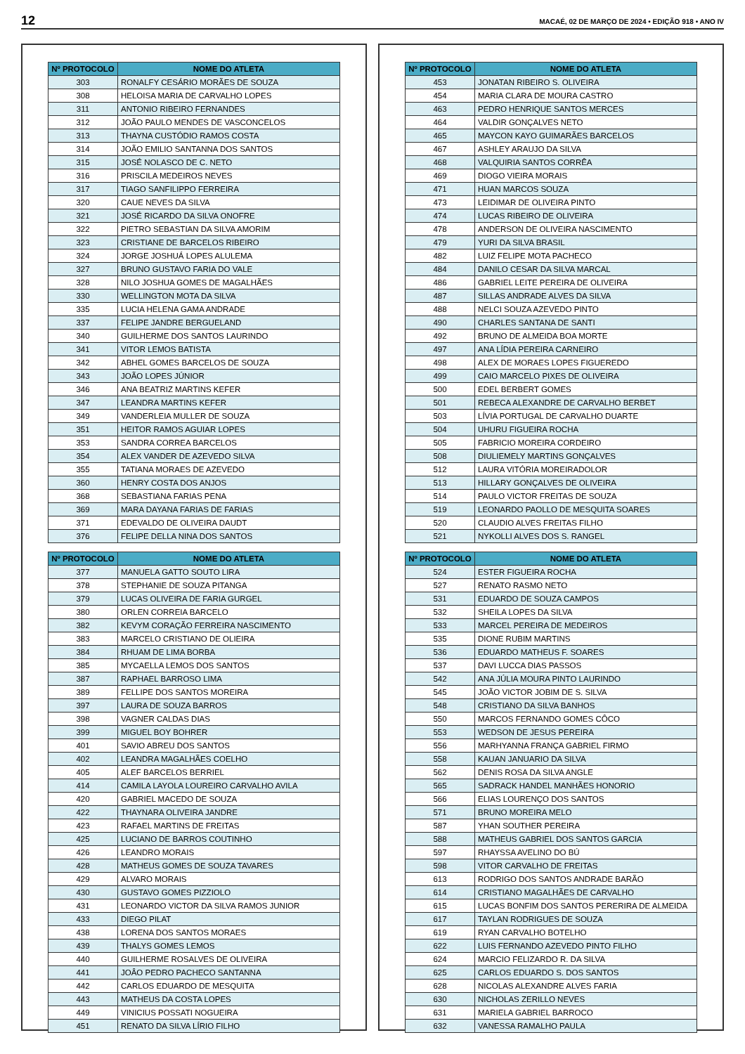12 MACAÉ, 02 DE MARÇO DE 2024 • EDIÇÃO 918 • ANO IV
| Nº PROTOCOLO | NOME DO ATLETA |
| --- | --- |
| 303 | RONALFY CESÁRIO MORÃES DE SOUZA |
| 308 | HELOISA MARIA DE CARVALHO LOPES |
| 311 | ANTONIO RIBEIRO FERNANDES |
| 312 | JOÃO PAULO MENDES DE VASCONCELOS |
| 313 | THAYNA CUSTÓDIO RAMOS COSTA |
| 314 | JOÃO EMILIO SANTANNA DOS SANTOS |
| 315 | JOSÉ NOLASCO DE C. NETO |
| 316 | PRISCILA MEDEIROS NEVES |
| 317 | TIAGO SANFILIPPO FERREIRA |
| 320 | CAUE NEVES DA SILVA |
| 321 | JOSÉ RICARDO DA SILVA ONOFRE |
| 322 | PIETRO SEBASTIAN DA SILVA AMORIM |
| 323 | CRISTIANE DE BARCELOS RIBEIRO |
| 324 | JORGE JOSHUÁ LOPES ALULEMA |
| 327 | BRUNO GUSTAVO FARIA DO VALE |
| 328 | NILO JOSHUA GOMES DE MAGALHÃES |
| 330 | WELLINGTON MOTA DA SILVA |
| 335 | LUCIA HELENA GAMA ANDRADE |
| 337 | FELIPE JANDRE BERGUELAND |
| 340 | GUILHERME DOS SANTOS LAURINDO |
| 341 | VITOR LEMOS BATISTA |
| 342 | ABHEL GOMES BARCELOS DE SOUZA |
| 343 | JOÃO LOPES JÚNIOR |
| 346 | ANA BEATRIZ MARTINS KEFER |
| 347 | LEANDRA MARTINS KEFER |
| 349 | VANDERLEIA MULLER DE SOUZA |
| 351 | HEITOR RAMOS AGUIAR LOPES |
| 353 | SANDRA CORREA BARCELOS |
| 354 | ALEX VANDER DE AZEVEDO SILVA |
| 355 | TATIANA MORAES DE AZEVEDO |
| 360 | HENRY COSTA DOS ANJOS |
| 368 | SEBASTIANA FARIAS PENA |
| 369 | MARA DAYANA FARIAS DE FARIAS |
| 371 | EDEVALDO DE OLIVEIRA DAUDT |
| 376 | FELIPE DELLA NINA DOS SANTOS |
| Nº PROTOCOLO | NOME DO ATLETA |
| --- | --- |
| 377 | MANUELA GATTO SOUTO LIRA |
| 378 | STEPHANIE DE SOUZA PITANGA |
| 379 | LUCAS OLIVEIRA DE FARIA GURGEL |
| 380 | ORLEN CORREIA BARCELO |
| 382 | KEVYM CORAÇÃO FERREIRA NASCIMENTO |
| 383 | MARCELO CRISTIANO DE OLIEIRA |
| 384 | RHUAM DE LIMA BORBA |
| 385 | MYCAELLA LEMOS DOS SANTOS |
| 387 | RAPHAEL BARROSO LIMA |
| 389 | FELLIPE DOS SANTOS MOREIRA |
| 397 | LAURA DE SOUZA BARROS |
| 398 | VAGNER CALDAS DIAS |
| 399 | MIGUEL BOY BOHRER |
| 401 | SAVIO ABREU DOS SANTOS |
| 402 | LEANDRA MAGALHÃES COELHO |
| 405 | ALEF BARCELOS BERRIEL |
| 414 | CAMILA LAYOLA LOUREIRO CARVALHO AVILA |
| 420 | GABRIEL MACEDO DE SOUZA |
| 422 | THAYNARA OLIVEIRA JANDRE |
| 423 | RAFAEL MARTINS DE FREITAS |
| 425 | LUCIANO DE BARROS COUTINHO |
| 426 | LEANDRO MORAIS |
| 428 | MATHEUS GOMES DE SOUZA TAVARES |
| 429 | ALVARO MORAIS |
| 430 | GUSTAVO GOMES PIZZIOLO |
| 431 | LEONARDO VICTOR DA SILVA RAMOS JUNIOR |
| 433 | DIEGO PILAT |
| 438 | LORENA DOS SANTOS MORAES |
| 439 | THALYS GOMES LEMOS |
| 440 | GUILHERME ROSALVES DE OLIVEIRA |
| 441 | JOÂO PEDRO PACHECO SANTANNA |
| 442 | CARLOS EDUARDO DE MESQUITA |
| 443 | MATHEUS DA COSTA LOPES |
| 449 | VINICIUS POSSATI NOGUEIRA |
| 451 | RENATO DA SILVA LÍRIO FILHO |
| Nº PROTOCOLO | NOME DO ATLETA |
| --- | --- |
| 453 | JONATAN RIBEIRO S. OLIVEIRA |
| 454 | MARIA CLARA DE MOURA CASTRO |
| 463 | PEDRO HENRIQUE SANTOS MERCES |
| 464 | VALDIR GONÇALVES NETO |
| 465 | MAYCON KAYO GUIMARÃES BARCELOS |
| 467 | ASHLEY ARAUJO DA SILVA |
| 468 | VALQUIRIA SANTOS CORRÊA |
| 469 | DIOGO VIEIRA MORAIS |
| 471 | HUAN MARCOS SOUZA |
| 473 | LEIDIMAR DE OLIVEIRA PINTO |
| 474 | LUCAS RIBEIRO DE OLIVEIRA |
| 478 | ANDERSON DE OLIVEIRA NASCIMENTO |
| 479 | YURI DA SILVA BRASIL |
| 482 | LUIZ FELIPE MOTA PACHECO |
| 484 | DANILO CESAR DA SILVA MARCAL |
| 486 | GABRIEL LEITE PEREIRA DE OLIVEIRA |
| 487 | SILLAS ANDRADE ALVES DA SILVA |
| 488 | NELCI SOUZA AZEVEDO PINTO |
| 490 | CHARLES SANTANA DE SANTI |
| 492 | BRUNO DE ALMEIDA BOA MORTE |
| 497 | ANA LÍDIA PEREIRA CARNEIRO |
| 498 | ALEX DE MORAES LOPES FIGUEREDO |
| 499 | CAIO MARCELO PIXES DE OLIVEIRA |
| 500 | EDEL BERBERT GOMES |
| 501 | REBECA ALEXANDRE DE CARVALHO BERBET |
| 503 | LÍVIA PORTUGAL DE CARVALHO DUARTE |
| 504 | UHURU FIGUEIRA ROCHA |
| 505 | FABRICIO MOREIRA CORDEIRO |
| 508 | DIULIEMELY MARTINS GONÇALVES |
| 512 | LAURA VITÓRIA MOREIRADOLOR |
| 513 | HILLARY GONÇALVES DE OLIVEIRA |
| 514 | PAULO VICTOR FREITAS DE SOUZA |
| 519 | LEONARDO PAOLLO DE MESQUITA SOARES |
| 520 | CLAUDIO ALVES FREITAS FILHO |
| 521 | NYKOLLI ALVES DOS S. RANGEL |
| Nº PROTOCOLO | NOME DO ATLETA |
| --- | --- |
| 524 | ESTER FIGUEIRA ROCHA |
| 527 | RENATO RASMO NETO |
| 531 | EDUARDO DE SOUZA CAMPOS |
| 532 | SHEILA LOPES DA SILVA |
| 533 | MARCEL PEREIRA DE MEDEIROS |
| 535 | DIONE RUBIM MARTINS |
| 536 | EDUARDO MATHEUS F. SOARES |
| 537 | DAVI LUCCA DIAS PASSOS |
| 542 | ANA JÚLIA MOURA PINTO LAURINDO |
| 545 | JOÃO VICTOR JOBIM DE S. SILVA |
| 548 | CRISTIANO DA SILVA BANHOS |
| 550 | MARCOS FERNANDO GOMES CÔCO |
| 553 | WEDSON DE JESUS PEREIRA |
| 556 | MARHYANNA FRANÇA GABRIEL FIRMO |
| 558 | KAUAN JANUARIO DA SILVA |
| 562 | DENIS ROSA DA SILVA ANGLE |
| 565 | SADRACK HANDEL MANHÃES HONORIO |
| 566 | ELIAS LOURENÇO DOS SANTOS |
| 571 | BRUNO MOREIRA MELO |
| 587 | YHAN SOUTHER PEREIRA |
| 588 | MATHEUS GABRIEL DOS SANTOS GARCIA |
| 597 | RHAYSSA AVELINO DO BÚ |
| 598 | VITOR CARVALHO DE FREITAS |
| 613 | RODRIGO DOS SANTOS ANDRADE BARÃO |
| 614 | CRISTIANO MAGALHÃES DE CARVALHO |
| 615 | LUCAS BONFIM DOS SANTOS PERERIRA DE ALMEIDA |
| 617 | TAYLAN RODRIGUES DE SOUZA |
| 619 | RYAN CARVALHO BOTELHO |
| 622 | LUIS FERNANDO AZEVEDO PINTO FILHO |
| 624 | MARCIO FELIZARDO R. DA SILVA |
| 625 | CARLOS EDUARDO S. DOS SANTOS |
| 628 | NICOLAS ALEXANDRE ALVES FARIA |
| 630 | NICHOLAS ZERILLO NEVES |
| 631 | MARIELA GABRIEL BARROCO |
| 632 | VANESSA RAMALHO PAULA |